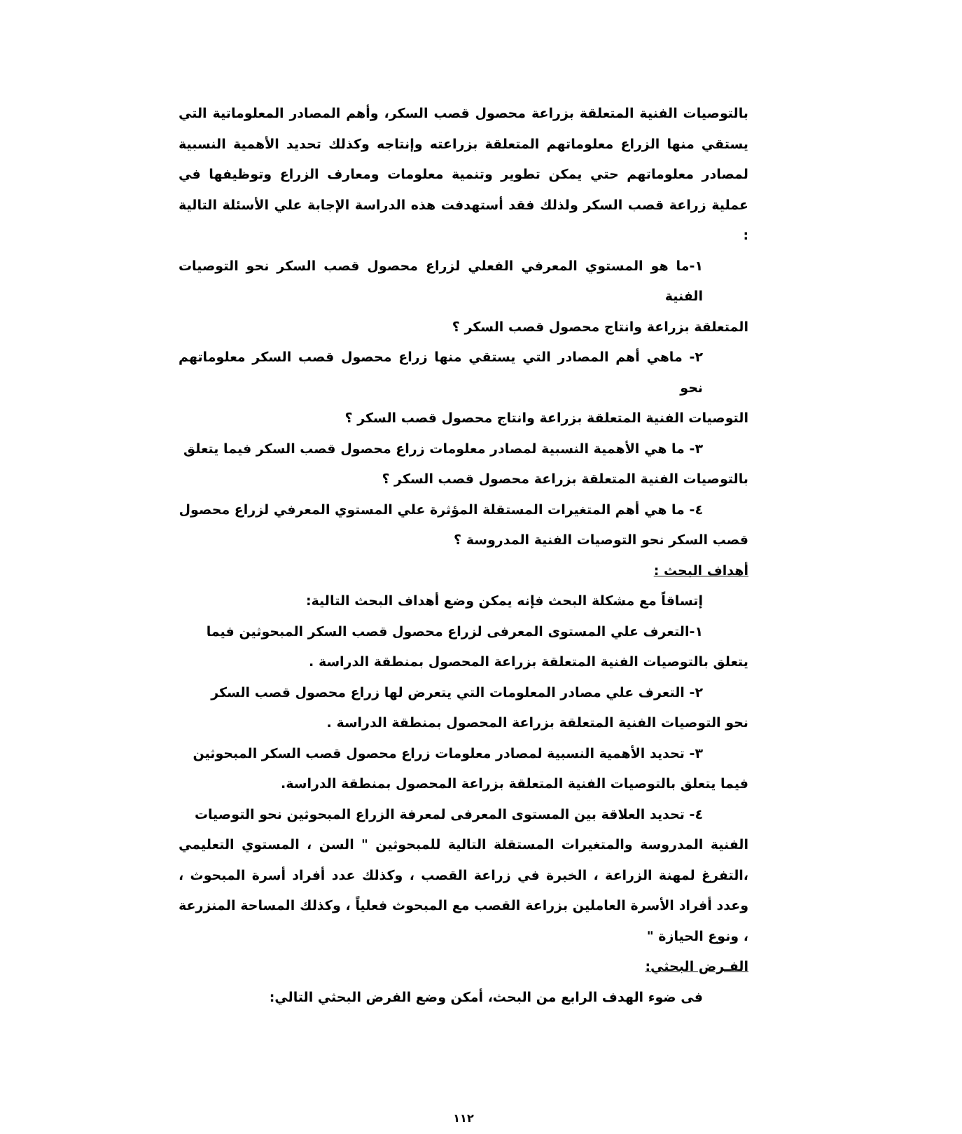بالتوصيات الفنية المتعلقة بزراعة محصول قصب السكر، وأهم المصادر المعلوماتية التي يستقي منها الزراع معلوماتهم المتعلقة بزراعته وإنتاجه وكذلك تحديد الأهمية النسبية لمصادر معلوماتهم حتي يمكن تطوير وتنمية معلومات ومعارف الزراع وتوظيفها في عملية زراعة قصب السكر ولذلك فقد أستهدفت هذه الدراسة الإجابة علي الأسئلة التالية :
١-ما هو المستوي المعرفي الفعلي لزراع محصول قصب السكر نحو التوصيات الفنية
المتعلقة بزراعة وانتاج محصول قصب السكر ؟
٢- ماهي أهم المصادر التي يستقي منها زراع محصول قصب السكر معلوماتهم نحو
التوصيات الفنية المتعلقة بزراعة وانتاج محصول قصب السكر ؟
٣- ما هي الأهمية النسبية لمصادر معلومات زراع محصول قصب السكر فيما يتعلق
بالتوصيات الفنية المتعلقة بزراعة محصول قصب السكر ؟
٤- ما هي أهم المتغيرات المستقلة المؤثرة علي المستوي المعرفي لزراع محصول
قصب السكر نحو التوصيات الفنية المدروسة ؟
أهداف البحث :
إتساقاً مع مشكلة البحث فإنه يمكن وضع أهداف البحث التالية:
١-التعرف علي المستوى المعرفى لزراع محصول قصب السكر المبحوثين فيما
يتعلق بالتوصيات الفنية المتعلقة بزراعة المحصول بمنطقة الدراسة .
٢- التعرف علي مصادر المعلومات التي يتعرض لها زراع محصول قصب السكر
نحو التوصيات الفنية المتعلقة بزراعة المحصول بمنطقة الدراسة .
٣- تحديد الأهمية النسبية لمصادر معلومات زراع محصول قصب السكر المبحوثين
فيما يتعلق بالتوصيات الفنية المتعلقة بزراعة المحصول بمنطقة الدراسة.
٤- تحديد العلاقة بين المستوى المعرفى لمعرفة الزراع المبحوثين نحو التوصيات
الفنية المدروسة والمتغيرات المستقلة التالية للمبحوثين " السن ، المستوي التعليمي ،التفرغ لمهنة الزراعة ، الخبرة في زراعة القصب ، وكذلك عدد أفراد أسرة المبحوث ، وعدد أفراد الأسرة العاملين بزراعة القصب مع المبحوث فعلياً ، وكذلك المساحة المنزرعة ، ونوع الحيازة "
الفـرض البحثي:
فى ضوء الهدف الرابع من البحث، أمكن وضع الفرض البحثي التالي:
١١٢